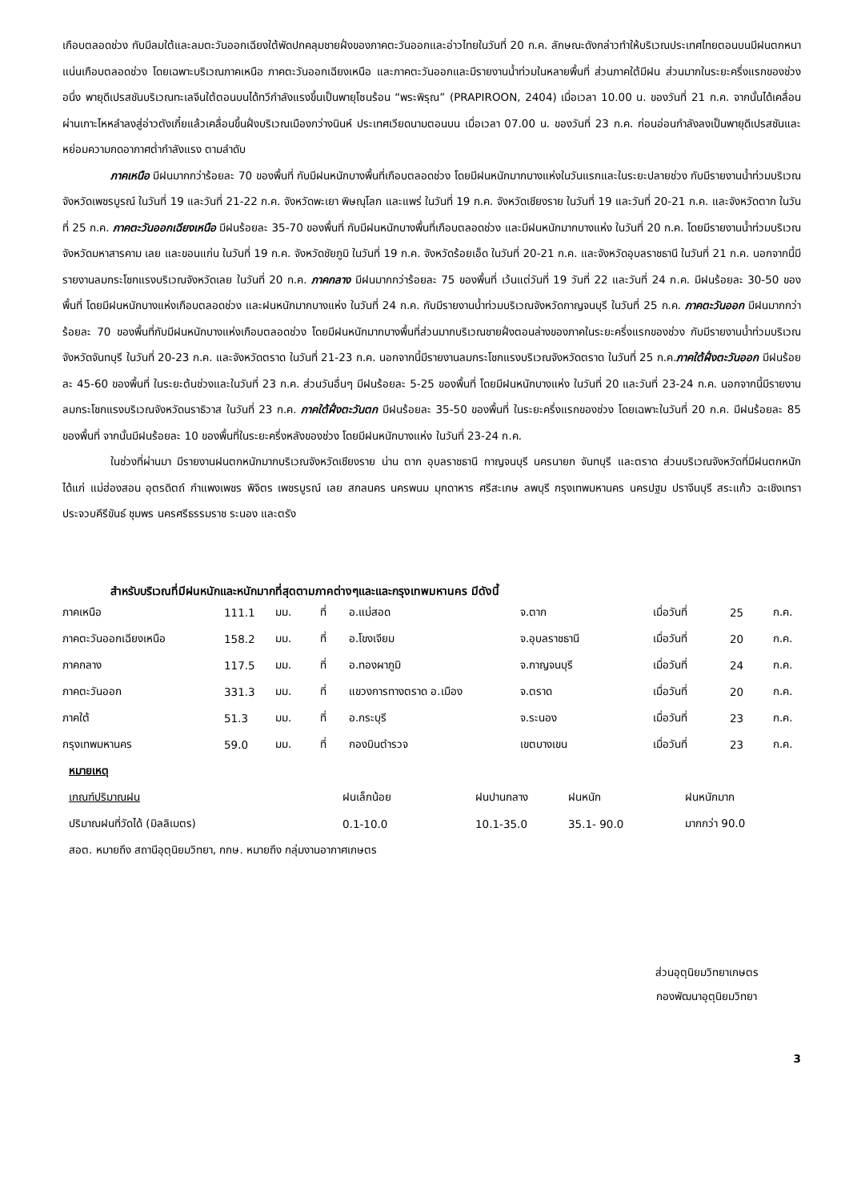เกือบตลอดช่วง กับมีลมใต้และลมตะวันออกเฉียงใต้พัดปกคลุมชายฝั่งของภาคตะวันออกและอ่าวไทยในวันที่ 20 ก.ค. ลักษณะดังกล่าวทำให้บริเวณประเทศไทยตอนบนมีฝนตกหนาแน่นเกือบตลอดช่วง โดยเฉพาะบริเวณภาคเหนือ ภาคตะวันออกเฉียงเหนือ และภาคตะวันออกและมีรายงานน้ำท่วมในหลายพื้นที่ ส่วนภาคใต้มีฝน ส่วนมากในระยะครึ่งแรกของช่วง อนึ่ง พายุดีเปรสชันบริเวณทะเลจีนใต้ตอนบนได้ทวีกำลังแรงขึ้นเป็นพายุโซนร้อน “พระพิรุณ” (PRAPIROON, 2404) เมื่อเวลา 10.00 น. ของวันที่ 21 ก.ค. จากนั้นได้เคลื่อนผ่านเกาะไหหลำลงสู่อ่าวตังเกี๋ยแล้วเคลื่อนขึ้นฝั่งบริเวณเมืองกว่างนินห์ ประเทศเวียดนามตอนบน เมื่อเวลา 07.00 น. ของวันที่ 23 ก.ค. ก่อนอ่อนกำลังลงเป็นพายุดีเปรสชันและหย่อมความกดอากาศต่ำกำลังแรง ตามลำดับ
ภาคเหนือ มีฝนมากกว่าร้อยละ 70 ของพื้นที่ กับมีฝนหนักบางพื้นที่เกือบตลอดช่วง โดยมีฝนหนักมากบางแห่งในวันแรกและในระยะปลายช่วง กับมีรายงานน้ำท่วมบริเวณจังหวัดเพชรบูรณ์ ในวันที่ 19 และวันที่ 21-22 ก.ค. จังหวัดพะเยา พิษณุโลก และแพร่ ในวันที่ 19 ก.ค. จังหวัดเชียงราย ในวันที่ 19 และวันที่ 20-21 ก.ค. และจังหวัดตาก ในวันที่ 25 ก.ค. ภาคตะวันออกเฉียงเหนือ มีฝนร้อยละ 35-70 ของพื้นที่ กับมีฝนหนักบางพื้นที่เกือบตลอดช่วง และมีฝนหนักมากบางแห่ง ในวันที่ 20 ก.ค. โดยมีรายงานน้ำท่วมบริเวณจังหวัดมหาสารคาม เลย และขอนแก่น ในวันที่ 19 ก.ค. จังหวัดชัยภูมิ ในวันที่ 19 ก.ค. จังหวัดร้อยเอ็ด ในวันที่ 20-21 ก.ค. และจังหวัดอุบลราชธานี ในวันที่ 21 ก.ค. นอกจากนี้มีรายงานลมกระโชกแรงบริเวณจังหวัดเลย ในวันที่ 20 ก.ค. ภาคกลาง มีฝนมากกว่าร้อยละ 75 ของพื้นที่ เว้นแต่วันที่ 19 วันที่ 22 และวันที่ 24 ก.ค. มีฝนร้อยละ 30-50 ของพื้นที่ โดยมีฝนหนักบางแห่งเกือบตลอดช่วง และฝนหนักมากบางแห่ง ในวันที่ 24 ก.ค. กับมีรายงานน้ำท่วมบริเวณจังหวัดกาญจนบุรี ในวันที่ 25 ก.ค. ภาคตะวันออก มีฝนมากกว่าร้อยละ 70 ของพื้นที่กับมีฝนหนักบางแห่งเกือบตลอดช่วง โดยมีฝนหนักมากบางพื้นที่ส่วนมากบริเวณชายฝั่งตอนล่างของภาคในระยะครึ่งแรกของช่วง กับมีรายงานน้ำท่วมบริเวณจังหวัดจันทบุรี ในวันที่ 20-23 ก.ค. และจังหวัดตราด ในวันที่ 21-23 ก.ค. นอกจากนี้มีรายงานลมกระโชกแรงบริเวณจังหวัดตราด ในวันที่ 25 ก.ค.ภาคใต้ฝั่งตะวันออก มีฝนร้อยละ 45-60 ของพื้นที่ ในระยะต้นช่วงและในวันที่ 23 ก.ค. ส่วนวันอื่นๆ มีฝนร้อยละ 5-25 ของพื้นที่ โดยมีฝนหนักบางแห่ง ในวันที่ 20 และวันที่ 23-24 ก.ค. นอกจากนี้มีรายงานลมกระโชกแรงบริเวณจังหวัดนราธิวาส ในวันที่ 23 ก.ค. ภาคใต้ฝั่งตะวันตก มีฝนร้อยละ 35-50 ของพื้นที่ ในระยะครึ่งแรกของช่วง โดยเฉพาะในวันที่ 20 ก.ค. มีฝนร้อยละ 85 ของพื้นที่ จากนั้นมีฝนร้อยละ 10 ของพื้นที่ในระยะครึ่งหลังของช่วง โดยมีฝนหนักบางแห่ง ในวันที่ 23-24 ก.ค.
ในช่วงที่ผ่านมา มีรายงานฝนตกหนักมากบริเวณจังหวัดเชียงราย น่าน ตาก อุบลราชธานี กาญจนบุรี นครนายก จันทบุรี และตราด ส่วนบริเวณจังหวัดที่มีฝนตกหนัก ได้แก่ แม่ฮ่องสอน อุตรดิตถ์ กำแพงเพชร พิจิตร เพชรบูรณ์ เลย สกลนคร นครพนม มุกดาหาร ศรีสะเกษ ลพบุรี กรุงเทพมหานคร นครปฐม ปราจีนบุรี สระแก้ว ฉะเชิงเทรา ประจวบคีรีขันธ์ ชุมพร นครศรีธรรมราช ระนอง และตรัง
สำหรับบริเวณที่มีฝนหนักและหนักมากที่สุดตามภาคต่างๆและและกรุงเทพมหานคร มีดังนี้
| ภาคเหนือ | 111.1 | มม. | ที่ | อ.แม่สอด | จ.ตาก | เมื่อวันที่ | 25 | ก.ค. |
| ภาคตะวันออกเฉียงเหนือ | 158.2 | มม. | ที่ | อ.โขงเจียม | จ.อุบลราชธานี | เมื่อวันที่ | 20 | ก.ค. |
| ภาคกลาง | 117.5 | มม. | ที่ | อ.ทองผาภูมิ | จ.กาญจนบุรี | เมื่อวันที่ | 24 | ก.ค. |
| ภาคตะวันออก | 331.3 | มม. | ที่ | แขวงการทางตราด อ.เมือง | จ.ตราด | เมื่อวันที่ | 20 | ก.ค. |
| ภาคใต้ | 51.3 | มม. | ที่ | อ.กระบุรี | จ.ระนอง | เมื่อวันที่ | 23 | ก.ค. |
| กรุงเทพมหานคร | 59.0 | มม. | ที่ | กองบินตำรวจ | เขตบางเขน | เมื่อวันที่ | 23 | ก.ค. |
| หมายเหตุ | | | | |
| เกณฑ์ปริมาณฝน | ฝนเล็กน้อย | ฝนปานกลาง | ฝนหนัก | ฝนหนักมาก |
| ปริมาณฝนที่วัดได้ (มิลลิเมตร) | 0.1-10.0 | 10.1-35.0 | 35.1- 90.0 | มากกว่า 90.0 |
| สอต. หมายถึง สถานีอุตุนิยมวิทยา, กกษ. หมายถึง กลุ่มงานอากาศเกษตร | | | | |
ส่วนอุตุนิยมวิทยาเกษตร
กองพัฒนาอุตุนิยมวิทยา
3